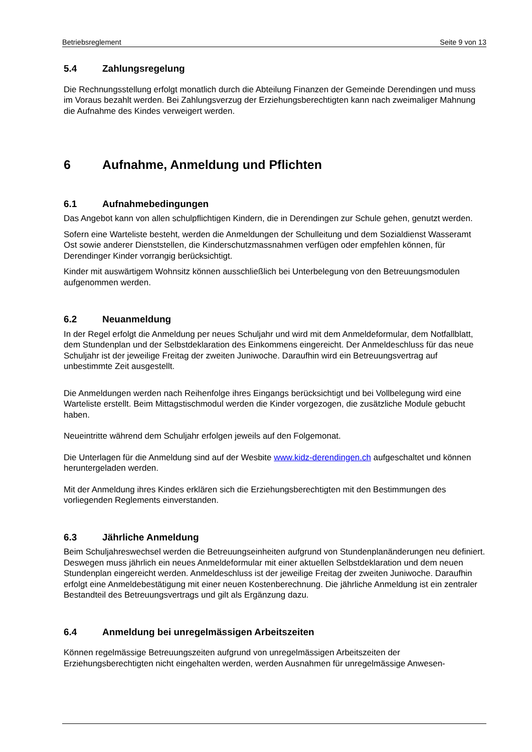Betriebsreglement Seite 9 von 13
5.4 Zahlungsregelung
Die Rechnungsstellung erfolgt monatlich durch die Abteilung Finanzen der Gemeinde Derendingen und muss im Voraus bezahlt werden. Bei Zahlungsverzug der Erziehungsberechtigten kann nach zweimaliger Mahnung die Aufnahme des Kindes verweigert werden.
6 Aufnahme, Anmeldung und Pflichten
6.1 Aufnahmebedingungen
Das Angebot kann von allen schulpflichtigen Kindern, die in Derendingen zur Schule gehen, genutzt werden.
Sofern eine Warteliste besteht, werden die Anmeldungen der Schulleitung und dem Sozialdienst Wasseramt Ost sowie anderer Dienststellen, die Kinderschutzmassnahmen verfügen oder empfehlen können, für Derendinger Kinder vorrangig berücksichtigt.
Kinder mit auswärtigem Wohnsitz können ausschließlich bei Unterbelegung von den Betreuungsmodulen aufgenommen werden.
6.2 Neuanmeldung
In der Regel erfolgt die Anmeldung per neues Schuljahr und wird mit dem Anmeldeformular, dem Notfallblatt, dem Stundenplan und der Selbstdeklaration des Einkommens eingereicht. Der Anmeldeschluss für das neue Schuljahr ist der jeweilige Freitag der zweiten Juniwoche. Daraufhin wird ein Betreuungsvertrag auf unbestimmte Zeit ausgestellt.
Die Anmeldungen werden nach Reihenfolge ihres Eingangs berücksichtigt und bei Vollbelegung wird eine Warteliste erstellt. Beim Mittagstischmodul werden die Kinder vorgezogen, die zusätzliche Module gebucht haben.
Neueintritte während dem Schuljahr erfolgen jeweils auf den Folgemonat.
Die Unterlagen für die Anmeldung sind auf der Wesbite www.kidz-derendingen.ch aufgeschaltet und können heruntergeladen werden.
Mit der Anmeldung ihres Kindes erklären sich die Erziehungsberechtigten mit den Bestimmungen des vorliegenden Reglements einverstanden.
6.3 Jährliche Anmeldung
Beim Schuljahreswechsel werden die Betreuungseinheiten aufgrund von Stundenplanänderungen neu definiert. Deswegen muss jährlich ein neues Anmeldeformular mit einer aktuellen Selbstdeklaration und dem neuen Stundenplan eingereicht werden. Anmeldeschluss ist der jeweilige Freitag der zweiten Juniwoche. Daraufhin erfolgt eine Anmeldebestätigung mit einer neuen Kostenberechnung. Die jährliche Anmeldung ist ein zentraler Bestandteil des Betreuungsvertrags und gilt als Ergänzung dazu.
6.4 Anmeldung bei unregelmässigen Arbeitszeiten
Können regelmässige Betreuungszeiten aufgrund von unregelmässigen Arbeitszeiten der Erziehungsberechtigten nicht eingehalten werden, werden Ausnahmen für unregelmässige Anwesen-